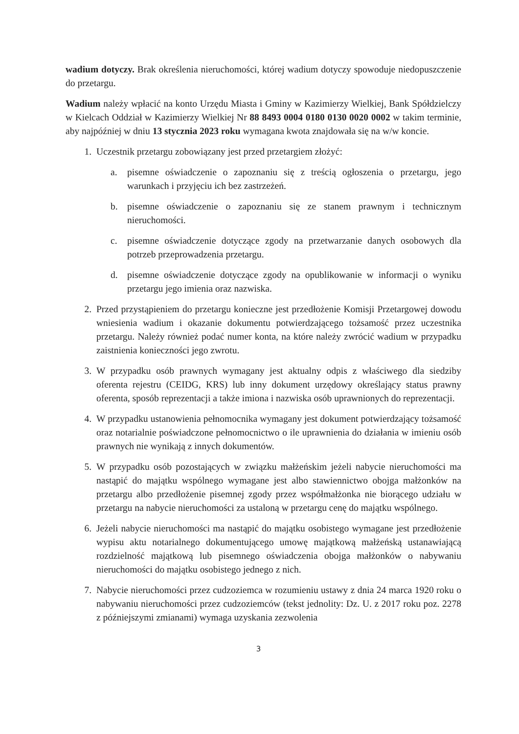wadium dotyczy. Brak określenia nieruchomości, której wadium dotyczy spowoduje niedopuszczenie do przetargu.
Wadium należy wpłacić na konto Urzędu Miasta i Gminy w Kazimierzy Wielkiej, Bank Spółdzielczy w Kielcach Oddział w Kazimierzy Wielkiej Nr 88 8493 0004 0180 0130 0020 0002 w takim terminie, aby najpóźniej w dniu 13 stycznia 2023 roku wymagana kwota znajdowała się na w/w koncie.
1. Uczestnik przetargu zobowiązany jest przed przetargiem złożyć:
a. pisemne oświadczenie o zapoznaniu się z treścią ogłoszenia o przetargu, jego warunkach i przyjęciu ich bez zastrzeżeń.
b. pisemne oświadczenie o zapoznaniu się ze stanem prawnym i technicznym nieruchomości.
c. pisemne oświadczenie dotyczące zgody na przetwarzanie danych osobowych dla potrzeb przeprowadzenia przetargu.
d. pisemne oświadczenie dotyczące zgody na opublikowanie w informacji o wyniku przetargu jego imienia oraz nazwiska.
2. Przed przystąpieniem do przetargu konieczne jest przedłożenie Komisji Przetargowej dowodu wniesienia wadium i okazanie dokumentu potwierdzającego tożsamość przez uczestnika przetargu. Należy również podać numer konta, na które należy zwrócić wadium w przypadku zaistnienia konieczności jego zwrotu.
3. W przypadku osób prawnych wymagany jest aktualny odpis z właściwego dla siedziby oferenta rejestru (CEIDG, KRS) lub inny dokument urzędowy określający status prawny oferenta, sposób reprezentacji a także imiona i nazwiska osób uprawnionych do reprezentacji.
4. W przypadku ustanowienia pełnomocnika wymagany jest dokument potwierdzający tożsamość oraz notarialnie poświadczone pełnomocnictwo o ile uprawnienia do działania w imieniu osób prawnych nie wynikają z innych dokumentów.
5. W przypadku osób pozostających w związku małżeńskim jeżeli nabycie nieruchomości ma nastąpić do majątku wspólnego wymagane jest albo stawiennictwo obojga małżonków na przetargu albo przedłożenie pisemnej zgody przez współmałżonka nie biorącego udziału w przetargu na nabycie nieruchomości za ustaloną w przetargu cenę do majątku wspólnego.
6. Jeżeli nabycie nieruchomości ma nastąpić do majątku osobistego wymagane jest przedłożenie wypisu aktu notarialnego dokumentującego umowę majątkową małżeńską ustanawiającą rozdzielność majątkową lub pisemnego oświadczenia obojga małżonków o nabywaniu nieruchomości do majątku osobistego jednego z nich.
7. Nabycie nieruchomości przez cudzoziemca w rozumieniu ustawy z dnia 24 marca 1920 roku o nabywaniu nieruchomości przez cudzoziemców (tekst jednolity: Dz. U. z 2017 roku poz. 2278 z późniejszymi zmianami) wymaga uzyskania zezwolenia
3